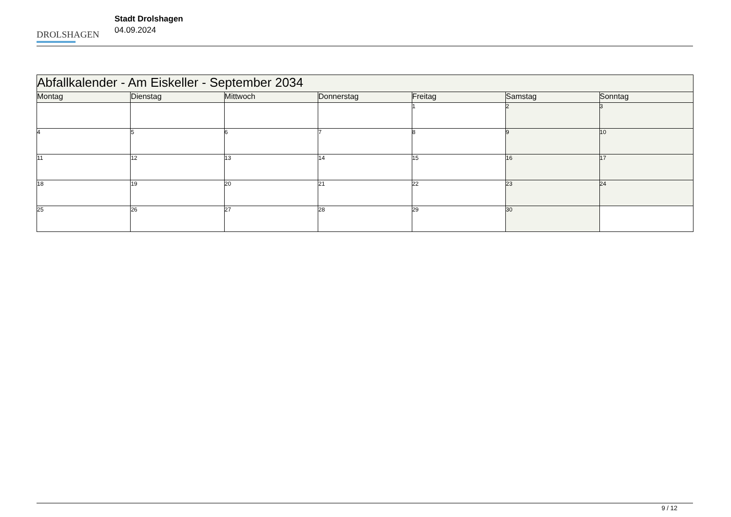DROLSHAGEN
Stadt Drolshagen
04.09.2024
| Abfallkalender - Am Eiskeller - September 2034 | | | | | | |
| --- | --- | --- | --- | --- | --- | --- |
| Montag | Dienstag | Mittwoch | Donnerstag | Freitag | Samstag | Sonntag |
| | | | | 1 | 2 | 3 |
| 4 | 5 | 6 | 7 | 8 | 9 | 10 |
| 11 | 12 | 13 | 14 | 15 | 16 | 17 |
| 18 | 19 | 20 | 21 | 22 | 23 | 24 |
| 25 | 26 | 27 | 28 | 29 | 30 | |
9 / 12